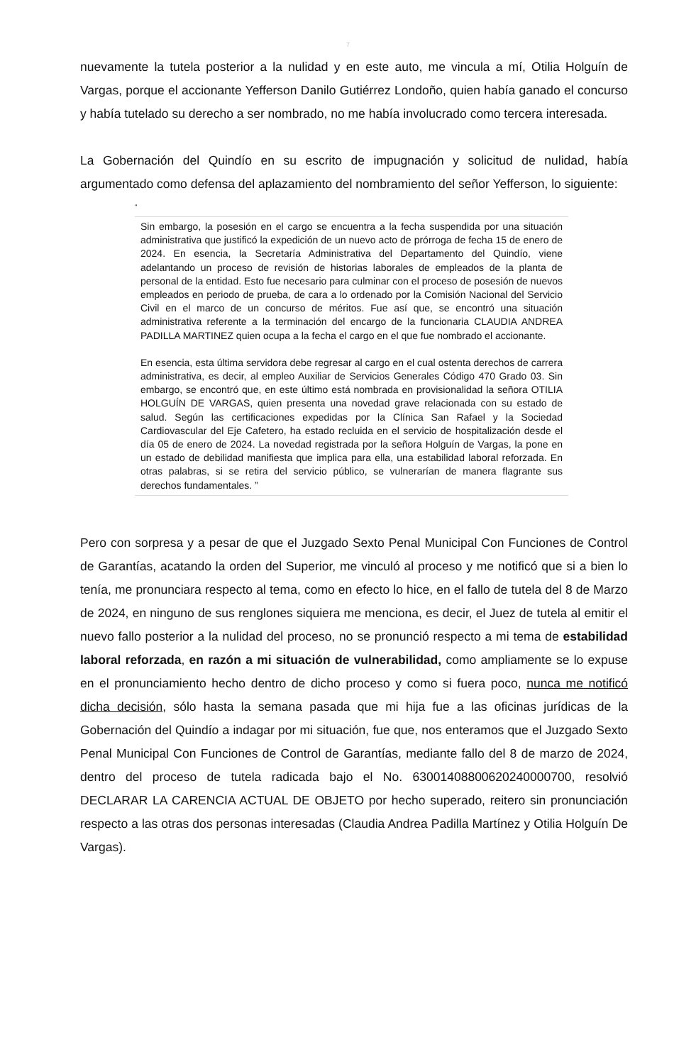7
nuevamente la tutela posterior a la nulidad y en este auto, me vincula a mí, Otilia Holguín de Vargas, porque el accionante Yefferson Danilo Gutiérrez Londoño, quien había ganado el concurso y había tutelado su derecho a ser nombrado, no me había involucrado como tercera interesada.
La Gobernación del Quindío en su escrito de impugnación y solicitud de nulidad, había argumentado como defensa del aplazamiento del nombramiento del señor Yefferson, lo siguiente:
“
Sin embargo, la posesión en el cargo se encuentra a la fecha suspendida por una situación administrativa que justificó la expedición de un nuevo acto de prórroga de fecha 15 de enero de 2024. En esencia, la Secretaría Administrativa del Departamento del Quindío, viene adelantando un proceso de revisión de historias laborales de empleados de la planta de personal de la entidad. Esto fue necesario para culminar con el proceso de posesión de nuevos empleados en periodo de prueba, de cara a lo ordenado por la Comisión Nacional del Servicio Civil en el marco de un concurso de méritos. Fue así que, se encontró una situación administrativa referente a la terminación del encargo de la funcionaria CLAUDIA ANDREA PADILLA MARTINEZ quien ocupa a la fecha el cargo en el que fue nombrado el accionante.
En esencia, esta última servidora debe regresar al cargo en el cual ostenta derechos de carrera administrativa, es decir, al empleo Auxiliar de Servicios Generales Código 470 Grado 03. Sin embargo, se encontró que, en este último está nombrada en provisionalidad la señora OTILIA HOLGUÍN DE VARGAS, quien presenta una novedad grave relacionada con su estado de salud. Según las certificaciones expedidas por la Clínica San Rafael y la Sociedad Cardiovascular del Eje Cafetero, ha estado recluida en el servicio de hospitalización desde el día 05 de enero de 2024. La novedad registrada por la señora Holguín de Vargas, la pone en un estado de debilidad manifiesta que implica para ella, una estabilidad laboral reforzada. En otras palabras, si se retira del servicio público, se vulnerarían de manera flagrante sus derechos fundamentales. ”
Pero con sorpresa y a pesar de que el Juzgado Sexto Penal Municipal Con Funciones de Control de Garantías, acatando la orden del Superior, me vinculó al proceso y me notificó que si a bien lo tenía, me pronunciara respecto al tema, como en efecto lo hice, en el fallo de tutela del 8 de Marzo de 2024, en ninguno de sus renglones siquiera me menciona, es decir, el Juez de tutela al emitir el nuevo fallo posterior a la nulidad del proceso, no se pronunció respecto a mi tema de estabilidad laboral reforzada, en razón a mi situación de vulnerabilidad, como ampliamente se lo expuse en el pronunciamiento hecho dentro de dicho proceso y como si fuera poco, nunca me notificó dicha decisión, sólo hasta la semana pasada que mi hija fue a las oficinas jurídicas de la Gobernación del Quindío a indagar por mi situación, fue que, nos enteramos que el Juzgado Sexto Penal Municipal Con Funciones de Control de Garantías, mediante fallo del 8 de marzo de 2024, dentro del proceso de tutela radicada bajo el No. 63001408800620240000700, resolvió DECLARAR LA CARENCIA ACTUAL DE OBJETO por hecho superado, reitero sin pronunciación respecto a las otras dos personas interesadas (Claudia Andrea Padilla Martínez y Otilia Holguín De Vargas).